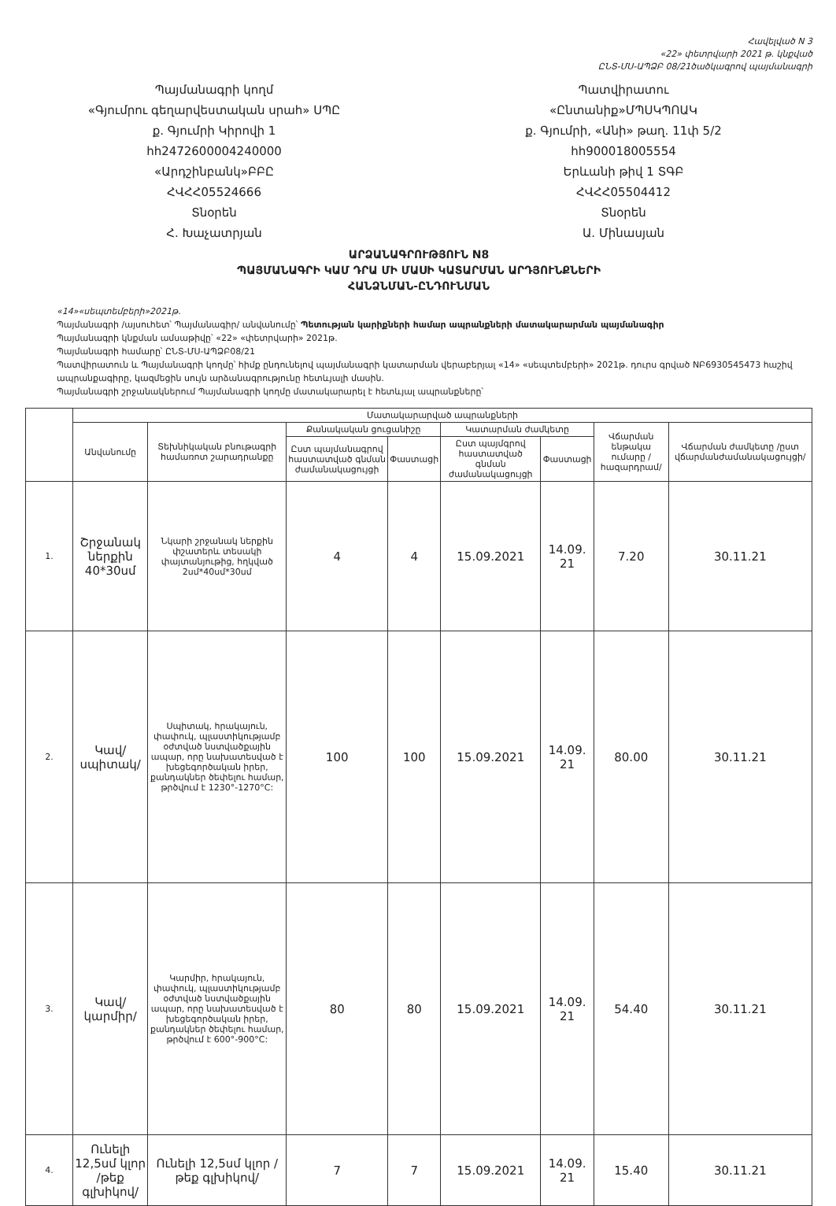Հավելված N 3
«22» փետրվարի 2021 թ. կնքված
ԸՆՏ-ՄՍ-ԱՊՁԲ 08/21ծածկագրով պայմանագրի
Պայմանագրի կողմ
«Գյումրու գեղարվեստական սրահ» ՍՊԸ
ք. Գյումրի Կիրովի 1
հհ2472600004240000
«Արդշինբանկ»ԲԲԸ
ՀՎՀՀ05524666
Տնօրեն
Հ. Խաչատրյան
Պատվիրատու
«Ընտանիք»ՄՊՍԿՊՈԱԿ
ք. Գյումրի, «Անի» թաղ. 11փ 5/2
հհ900018005554
Երևանի թիվ 1 ՏԳԲ
ՀՎՀՀ05504412
Տնօրեն
Ա. Մինասյան
ԱՐՁԱՆԱԳՐՈՒԹՅՈՒՆ N8
ՊԱՅՄԱՆԱԳՐԻ ԿԱՄ ԴՐԱ ՄԻ ՄԱՍԻ ԿԱՏԱՐՄԱՆ ԱՐԴՅՈՒՆՔՆԵՐԻ
ՀԱՆՁՆՄԱՆ-ԸՆԴՈՒՆՄԱՆ
«14»«սեպտեմբերի»2021թ.
Պայմանագրի /այսուհետ՝ Պայմանագիր/ անվանումը՝ Պետության կարիքների համար ապրանքների մատակարարման պայմանագիր
Պայմանագրի կնքման ամսաթիվը՝ «22» «փետրվարի» 2021թ.
Պայմանագրի համարը՝ ԸՆՏ-ՄՍ-ԱՊՁԲ08/21
Պատվիրատուն և Պայմանագրի կողմը՝ հիմք ընդունելով պայմանագրի կատարման վերաբերյալ «14» «սեպտեմբերի» 2021թ. դուրս գրված NԲ6930545473 հաշիվ ապրանքագիրը, կազմեցին սույն արձանագրությունը հետևյալի մասին.
Պայմանագրի շրջանակներում Պայմանագրի կողմը մատակարարել է հետևյալ ապրանքները՝
| | Մատակարարված ապրանքների | | | | | | | |
| --- | --- | --- | --- | --- | --- | --- | --- | --- |
| | Անվանումը | Տեխնիկական բնութագրի համառոտ շարադրանքը | Քանակական ցուցանիշը | | Կատարման ժամկետը | | Վճարման ենթակա ումարը /հազարդրամ/ | Վճարման ժամկետը /ըստ վճարմանժամանակացույցի/ |
| | | | Ըստ պայմանագրով հաստատված գնման ժամանակացույցի | Փաստացի | Ըստ պայմգրով հաստատված գնման ժամանակացույցի | Փաստացի | | |
| 1. | Շրջանակ ներքին 40*30սմ | Նկարի շրջանակ ներքին փշատերև տեսակի փայտանյութից, հղկված 2սմ*40սմ*30սմ | 4 | 4 | 15.09.2021 | 14.09. 21 | 7.20 | 30.11.21 |
| 2. | Կավ/սպիտակ/ | Սպիտակ, հրակայուն, փափուկ, պլաստիկությամբ օժտված նստվածքային ապար, որը նախատեսված է խեցեգործական իրեր, քանդակներ ծեփելու համար, թրծվում է 1230°-1270°C: | 100 | 100 | 15.09.2021 | 14.09. 21 | 80.00 | 30.11.21 |
| 3. | Կավ/կարմիր/ | Կարմիր, հրակայուն, փափուկ, պլաստիկությամբ օժտված նստվածքային ապար, որը նախատեսված է խեցեգործական իրեր, քանդակներ ծեփելու համար, թրծվում է 600°-900°C: | 80 | 80 | 15.09.2021 | 14.09. 21 | 54.40 | 30.11.21 |
| 4. | Ունելի 12,5սմ կլոր /թեք գլխիկով/ | Ունելի 12,5սմ կլոր /թեք գլխիկով/ | 7 | 7 | 15.09.2021 | 14.09. 21 | 15.40 | 30.11.21 |